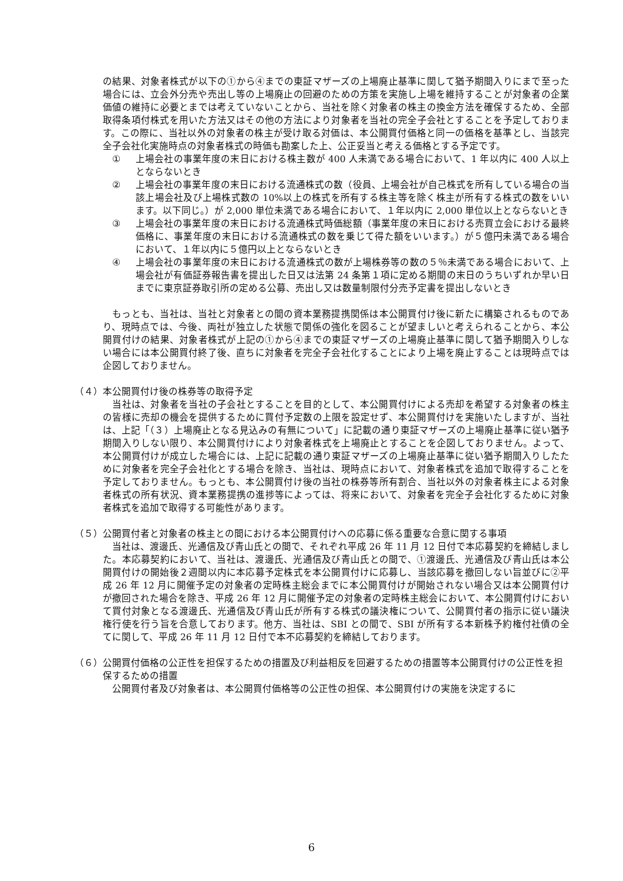の結果、対象者株式が以下の①から④までの東証マザーズの上場廃止基準に関して猶予期間入りにまで至った場合には、立会外分売や売出し等の上場廃止の回避のための方策を実施し上場を維持することが対象者の企業価値の維持に必要とまでは考えていないことから、当社を除く対象者の株主の換金方法を確保するため、全部取得条項付株式を用いた方法又はその他の方法により対象者を当社の完全子会社とすることを予定しております。この際に、当社以外の対象者の株主が受け取る対価は、本公開買付価格と同一の価格を基準とし、当該完全子会社化実施時点の対象者株式の時価も勘案した上、公正妥当と考える価格とする予定です。
① 上場会社の事業年度の末日における株主数が 400 人未満である場合において、1 年以内に 400 人以上とならないとき
② 上場会社の事業年度の末日における流通株式の数（役員、上場会社が自己株式を所有している場合の当該上場会社及び上場株式数の 10%以上の株式を所有する株主等を除く株主が所有する株式の数をいいます。以下同じ。）が 2,000 単位未満である場合において、１年以内に 2,000 単位以上とならないとき
③ 上場会社の事業年度の末日における流通株式時価総額（事業年度の末日における売買立会における最終価格に、事業年度の末日における流通株式の数を乗じて得た額をいいます。）が５億円未満である場合において、１年以内に５億円以上とならないとき
④ 上場会社の事業年度の末日における流通株式の数が上場株券等の数の５％未満である場合において、上場会社が有価証券報告書を提出した日又は法第 24 条第１項に定める期間の末日のうちいずれか早い日までに東京証券取引所の定める公募、売出し又は数量制限付分売予定書を提出しないとき
　もっとも、当社は、当社と対象者との間の資本業務提携関係は本公開買付け後に新たに構築されるものであり、現時点では、今後、両社が独立した状態で関係の強化を図ることが望ましいと考えられることから、本公開買付けの結果、対象者株式が上記の①から④までの東証マザーズの上場廃止基準に関して猶予期間入りしない場合には本公開買付終了後、直ちに対象者を完全子会社化することにより上場を廃止することは現時点では企図しておりません。
（４） 本公開買付け後の株券等の取得予定
　当社は、対象者を当社の子会社とすることを目的として、本公開買付けによる売却を希望する対象者の株主の皆様に売却の機会を提供するために買付予定数の上限を設定せず、本公開買付けを実施いたしますが、当社は、上記「（３）上場廃止となる見込みの有無について」に記載の通り東証マザーズの上場廃止基準に従い猶予期間入りしない限り、本公開買付けにより対象者株式を上場廃止とすることを企図しておりません。よって、本公開買付けが成立した場合には、上記に記載の通り東証マザーズの上場廃止基準に従い猶予期間入りしたために対象者を完全子会社化とする場合を除き、当社は、現時点において、対象者株式を追加で取得することを予定しておりません。もっとも、本公開買付け後の当社の株券等所有割合、当社以外の対象者株主による対象者株式の所有状況、資本業務提携の進捗等によっては、将来において、対象者を完全子会社化するために対象者株式を追加で取得する可能性があります。
（５） 公開買付者と対象者の株主との間における本公開買付けへの応募に係る重要な合意に関する事項
　当社は、渡邊氏、光通信及び青山氏との間で、それぞれ平成 26 年 11 月 12 日付で本応募契約を締結しました。本応募契約において、当社は、渡邊氏、光通信及び青山氏との間で、①渡邊氏、光通信及び青山氏は本公開買付けの開始後２週間以内に本応募予定株式を本公開買付けに応募し、当該応募を撤回しない旨並びに②平成 26 年 12 月に開催予定の対象者の定時株主総会までに本公開買付けが開始されない場合又は本公開買付けが撤回された場合を除き、平成 26 年 12 月に開催予定の対象者の定時株主総会において、本公開買付けにおいて買付対象となる渡邊氏、光通信及び青山氏が所有する株式の議決権について、公開買付者の指示に従い議決権行使を行う旨を合意しております。他方、当社は、SBI との間で、SBI が所有する本新株予約権付社債の全てに関して、平成 26 年 11 月 12 日付で本不応募契約を締結しております。
（６） 公開買付価格の公正性を担保するための措置及び利益相反を回避するための措置等本公開買付けの公正性を担保するための措置
　公開買付者及び対象者は、本公開買付価格等の公正性の担保、本公開買付けの実施を決定するに
6